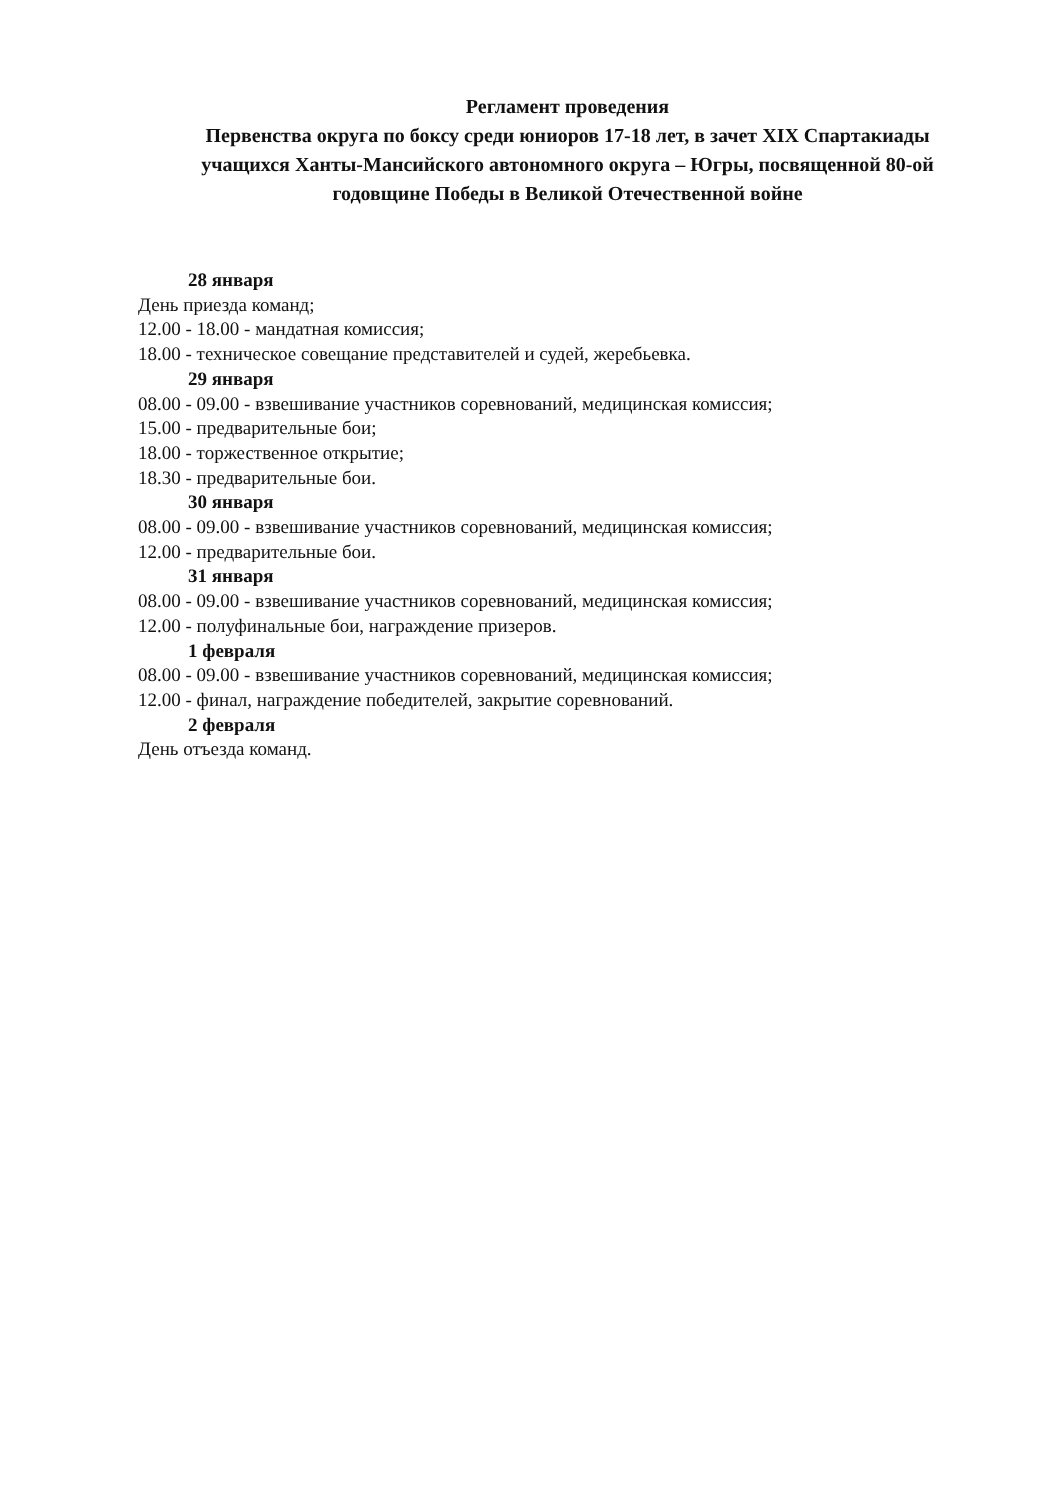Регламент проведения
Первенства округа по боксу среди юниоров 17-18 лет, в зачет XIX Спартакиады учащихся Ханты-Мансийского автономного округа – Югры, посвященной 80-ой годовщине Победы в Великой Отечественной войне
28 января
День приезда команд;
12.00 - 18.00 - мандатная комиссия;
18.00 - техническое совещание представителей и судей, жеребьевка.
29 января
08.00 - 09.00 - взвешивание участников соревнований, медицинская комиссия;
15.00 - предварительные бои;
18.00 - торжественное открытие;
18.30 - предварительные бои.
30 января
08.00 - 09.00 - взвешивание участников соревнований, медицинская комиссия;
12.00 - предварительные бои.
31 января
08.00 - 09.00 - взвешивание участников соревнований, медицинская комиссия;
12.00 - полуфинальные бои, награждение призеров.
1 февраля
08.00 - 09.00 - взвешивание участников соревнований, медицинская комиссия;
12.00 - финал, награждение победителей, закрытие соревнований.
2 февраля
День отъезда команд.